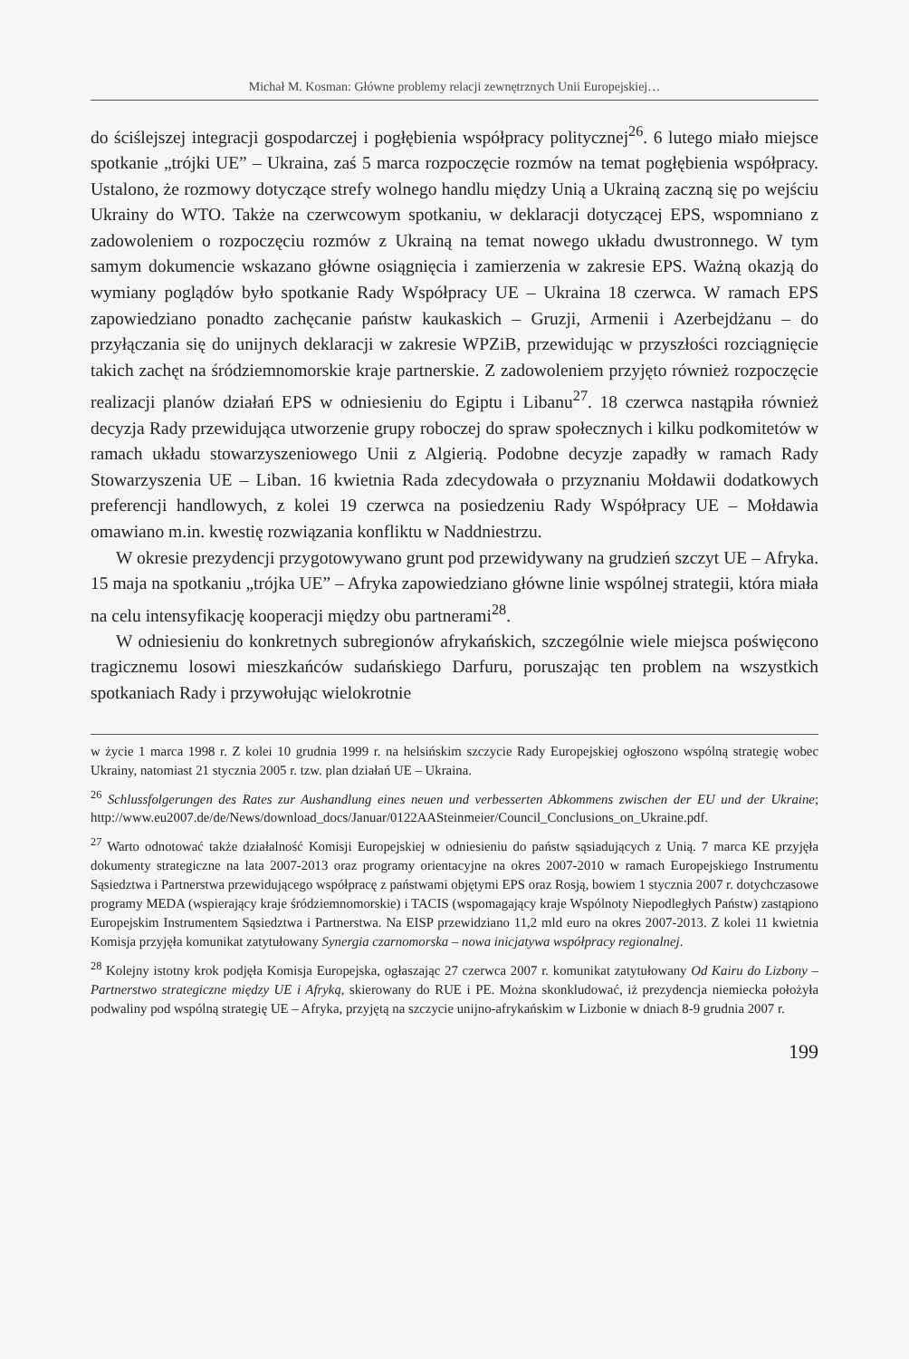Michał M. Kosman: Główne problemy relacji zewnętrznych Unii Europejskiej…
do ściślejszej integracji gospodarczej i pogłębienia współpracy politycznej<sup>26</sup>. 6 lutego miało miejsce spotkanie „trójki UE” – Ukraina, zaś 5 marca rozpoczęcie rozmów na temat pogłębienia współpracy. Ustalono, że rozmowy dotyczące strefy wolnego handlu między Unią a Ukrainą zaczną się po wejściu Ukrainy do WTO. Także na czerwcowym spotkaniu, w deklaracji dotyczącej EPS, wspomniano z zadowoleniem o rozpoczęciu rozmów z Ukrainą na temat nowego układu dwustronnego. W tym samym dokumencie wskazano główne osiągnięcia i zamierzenia w zakresie EPS. Ważną okazją do wymiany poglądów było spotkanie Rady Współpracy UE – Ukraina 18 czerwca. W ramach EPS zapowiedziano ponadto zachęcanie państw kaukaskich – Gruzji, Armenii i Azerbejdżanu – do przyłączania się do unijnych deklaracji w zakresie WPZiB, przewidując w przyszłości rozciągnięcie takich zachęt na śródziemnomorskie kraje partnerskie. Z zadowoleniem przyjęto również rozpoczęcie realizacji planów działań EPS w odniesieniu do Egiptu i Libanu<sup>27</sup>. 18 czerwca nastąpiła również decyzja Rady przewidująca utworzenie grupy roboczej do spraw społecznych i kilku podkomitetów w ramach układu stowarzyszeniowego Unii z Algierią. Podobne decyzje zapadły w ramach Rady Stowarzyszenia UE – Liban. 16 kwietnia Rada zdecydowała o przyznaniu Mołdawii dodatkowych preferencji handlowych, z kolei 19 czerwca na posiedzeniu Rady Współpracy UE – Mołdawia omawiano m.in. kwestię rozwiązania konfliktu w Naddniestrzu.
W okresie prezydencji przygotowywano grunt pod przewidywany na grudzień szczyt UE – Afryka. 15 maja na spotkaniu „trójka UE” – Afryka zapowiedziano główne linie wspólnej strategii, która miała na celu intensyfikację kooperacji między obu partnerami<sup>28</sup>.
W odniesieniu do konkretnych subregionów afrykańskich, szczególnie wiele miejsca poświęcono tragicznemu losowi mieszkańców sudańskiego Darfuru, poruszając ten problem na wszystkich spotkaniach Rady i przywołując wielokrotnie
w życie 1 marca 1998 r. Z kolei 10 grudnia 1999 r. na helsińskim szczycie Rady Europejskiej ogłoszono wspólną strategię wobec Ukrainy, natomiast 21 stycznia 2005 r. tzw. plan działań UE – Ukraina.
<sup>26</sup> Schlussfolgerungen des Rates zur Aushandlung eines neuen und verbesserten Abkommens zwischen der EU und der Ukraine; http://www.eu2007.de/de/News/download_docs/Januar/0122AASteinmeier/Council_Conclusions_on_Ukraine.pdf.
<sup>27</sup> Warto odnotować także działalność Komisji Europejskiej w odniesieniu do państw sąsiadujących z Unią. 7 marca KE przyjęła dokumenty strategiczne na lata 2007-2013 oraz programy orientacyjne na okres 2007-2010 w ramach Europejskiego Instrumentu Sąsiedztwa i Partnerstwa przewidującego współpracę z państwami objętymi EPS oraz Rosją, bowiem 1 stycznia 2007 r. dotychczasowe programy MEDA (wspierający kraje śródziemnomorskie) i TACIS (wspomagający kraje Wspólnoty Niepodległych Państw) zastąpiono Europejskim Instrumentem Sąsiedztwa i Partnerstwa. Na EISP przewidziano 11,2 mld euro na okres 2007-2013. Z kolei 11 kwietnia Komisja przyjęła komunikat zatytułowany Synergia czarnomorska – nowa inicjatywa współpracy regionalnej.
<sup>28</sup> Kolejny istotny krok podjęła Komisja Europejska, ogłaszając 27 czerwca 2007 r. komunikat zatytułowany Od Kairu do Lizbony – Partnerstwo strategiczne między UE i Afryką, skierowany do RUE i PE. Można skonkludować, iż prezydencja niemiecka położyła podwaliny pod wspólną strategię UE – Afryka, przyjętą na szczycie unijno-afrykańskim w Lizbonie w dniach 8-9 grudnia 2007 r.
199